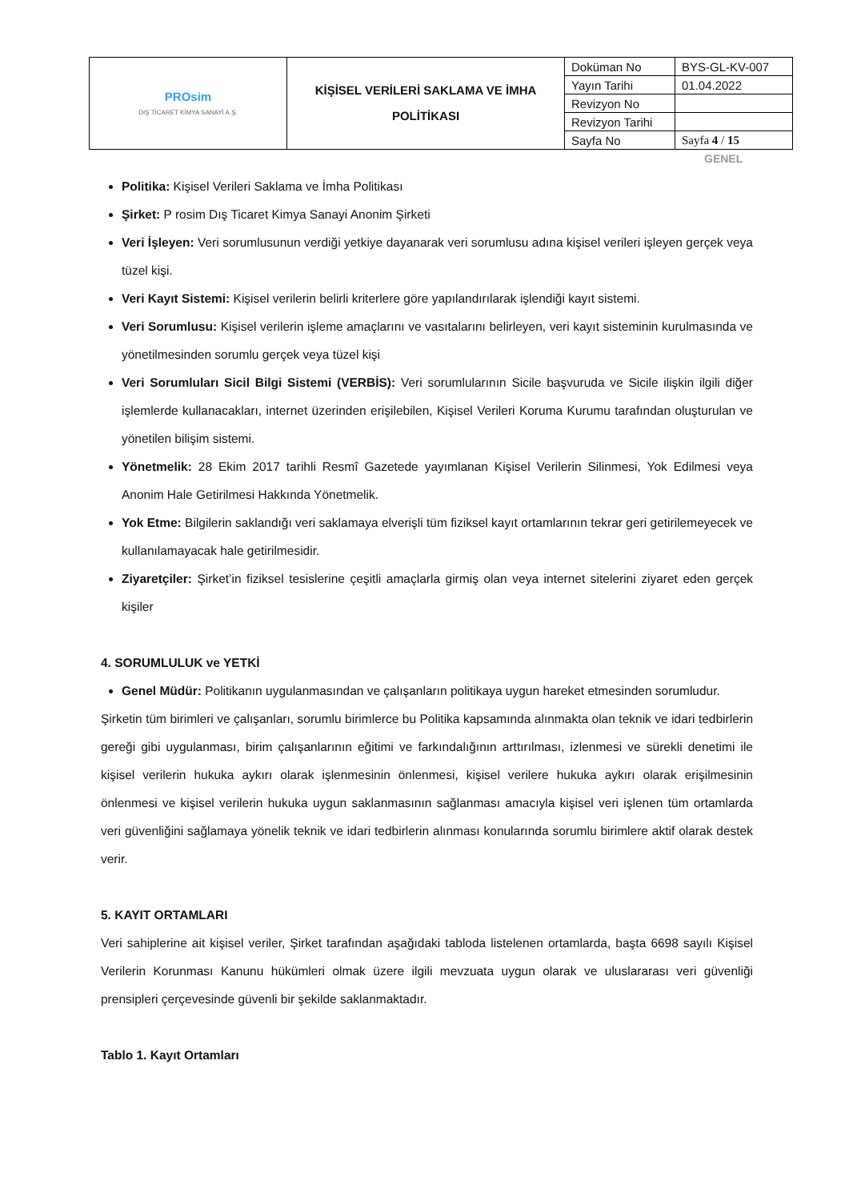| PROsim DIŞ TİCARET KİMYA SANAYİ A.Ş. | KİŞİSEL VERİLERİ SAKLAMA VE İMHA POLİTİKASI | Doküman No | BYS-GL-KV-007 |
| | | Yayın Tarihi | 01.04.2022 |
| | | Revizyon No | |
| | | Revizyon Tarihi | |
| | | Sayfa No | Sayfa 4 / 15 |
GENEL
Politika: Kişisel Verileri Saklama ve İmha Politikası
Şirket: P rosim Dış Ticaret Kimya Sanayi Anonim Şirketi
Veri İşleyen: Veri sorumlusunun verdiği yetkiye dayanarak veri sorumlusu adına kişisel verileri işleyen gerçek veya tüzel kişi.
Veri Kayıt Sistemi: Kişisel verilerin belirli kriterlere göre yapılandırılarak işlendiği kayıt sistemi.
Veri Sorumlusu: Kişisel verilerin işleme amaçlarını ve vasıtalarını belirleyen, veri kayıt sisteminin kurulmasında ve yönetilmesinden sorumlu gerçek veya tüzel kişi
Veri Sorumluları Sicil Bilgi Sistemi (VERBİS): Veri sorumlularının Sicile başvuruda ve Sicile ilişkin ilgili diğer işlemlerde kullanacakları, internet üzerinden erişilebilen, Kişisel Verileri Koruma Kurumu tarafından oluşturulan ve yönetilen bilişim sistemi.
Yönetmelik: 28 Ekim 2017 tarihli Resmî Gazetede yayımlanan Kişisel Verilerin Silinmesi, Yok Edilmesi veya Anonim Hale Getirilmesi Hakkında Yönetmelik.
Yok Etme: Bilgilerin saklandığı veri saklamaya elverişli tüm fiziksel kayıt ortamlarının tekrar geri getirilemeyecek ve kullanılamayacak hale getirilmesidir.
Ziyaretçiler: Şirket’in fiziksel tesislerine çeşitli amaçlarla girmiş olan veya internet sitelerini ziyaret eden gerçek kişiler
4. SORUMLULUK ve YETKİ
Genel Müdür: Politikanın uygulanmasından ve çalışanların politikaya uygun hareket etmesinden sorumludur.
Şirketin tüm birimleri ve çalışanları, sorumlu birimlerce bu Politika kapsamında alınmakta olan teknik ve idari tedbirlerin gereği gibi uygulanması, birim çalışanlarının eğitimi ve farkındalığının arttırılması, izlenmesi ve sürekli denetimi ile kişisel verilerin hukuka aykırı olarak işlenmesinin önlenmesi, kişisel verilere hukuka aykırı olarak erişilmesinin önlenmesi ve kişisel verilerin hukuka uygun saklanmasının sağlanması amacıyla kişisel veri işlenen tüm ortamlarda veri güvenliğini sağlamaya yönelik teknik ve idari tedbirlerin alınması konularında sorumlu birimlere aktif olarak destek verir.
5. KAYIT ORTAMLARI
Veri sahiplerine ait kişisel veriler, Şirket tarafından aşağıdaki tabloda listelenen ortamlarda, başta 6698 sayılı Kişisel Verilerin Korunması Kanunu hükümleri olmak üzere ilgili mevzuata uygun olarak ve uluslararası veri güvenliği prensipleri çerçevesinde güvenli bir şekilde saklanmaktadır.
Tablo 1. Kayıt Ortamları